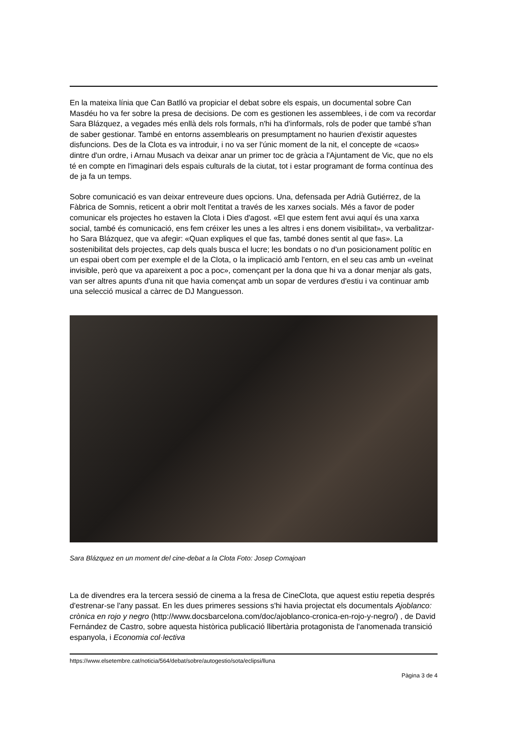En la mateixa línia que Can Batlló va propiciar el debat sobre els espais, un documental sobre Can Masdéu ho va fer sobre la presa de decisions. De com es gestionen les assemblees, i de com va recordar Sara Blázquez, a vegades més enllà dels rols formals, n'hi ha d'informals, rols de poder que també s'han de saber gestionar. També en entorns assemblearis on presumptament no haurien d'existir aquestes disfuncions. Des de la Clota es va introduir, i no va ser l'únic moment de la nit, el concepte de «caos» dintre d'un ordre, i Arnau Musach va deixar anar un primer toc de gràcia a l'Ajuntament de Vic, que no els té en compte en l'imaginari dels espais culturals de la ciutat, tot i estar programant de forma contínua des de ja fa un temps.
Sobre comunicació es van deixar entreveure dues opcions. Una, defensada per Adrià Gutiérrez, de la Fàbrica de Somnis, reticent a obrir molt l'entitat a través de les xarxes socials. Més a favor de poder comunicar els projectes ho estaven la Clota i Dies d'agost. «El que estem fent avui aquí és una xarxa social, també és comunicació, ens fem créixer les unes a les altres i ens donem visibilitat», va verbalitzar-ho Sara Blázquez, que va afegir: «Quan expliques el que fas, també dones sentit al que fas». La sostenibilitat dels projectes, cap dels quals busca el lucre; les bondats o no d'un posicionament polític en un espai obert com per exemple el de la Clota, o la implicació amb l'entorn, en el seu cas amb un «veïnat invisible, però que va apareixent a poc a poc», començant per la dona que hi va a donar menjar als gats, van ser altres apunts d'una nit que havia començat amb un sopar de verdures d'estiu i va continuar amb una selecció musical a càrrec de DJ Manguesson.
Sara Blázquez en un moment del cine-debat a la Clota Foto: Josep Comajoan
La de divendres era la tercera sessió de cinema a la fresa de CineClota, que aquest estiu repetia després d'estrenar-se l'any passat. En les dues primeres sessions s'hi havia projectat els documentals Ajoblanco: crònica en rojo y negro (http://www.docsbarcelona.com/doc/ajoblanco-cronica-en-rojo-y-negro/) , de David Fernández de Castro, sobre aquesta històrica publicació llibertària protagonista de l'anomenada transició espanyola, i Economia col·lectiva
https://www.elsetembre.cat/noticia/564/debat/sobre/autogestio/sota/eclipsi/lluna
Pàgina 3 de 4